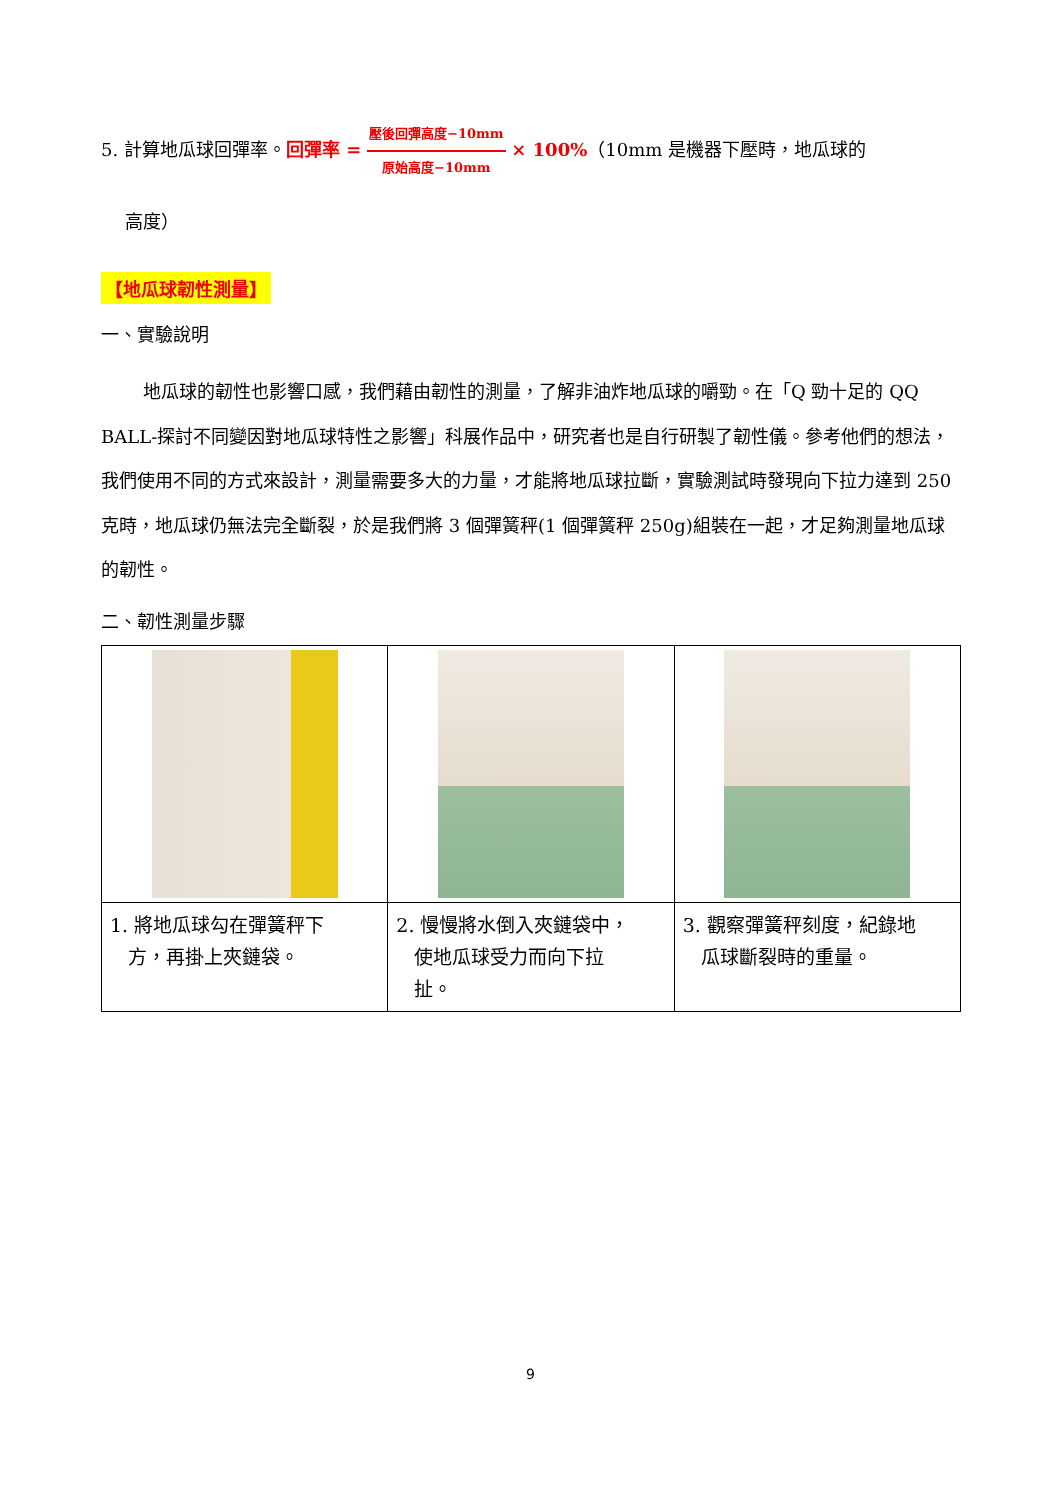5. 計算地瓜球回彈率。回彈率 = 壓後回彈高度−10mm 原始高度−10mm × 100%（10mm 是機器下壓時，地瓜球的
高度）
【地瓜球韌性測量】
一、實驗說明
地瓜球的韌性也影響口感，我們藉由韌性的測量，了解非油炸地瓜球的嚼勁。在「Q 勁十足的 QQ BALL-探討不同變因對地瓜球特性之影響」科展作品中，研究者也是自行研製了韌性儀。參考他們的想法，我們使用不同的方式來設計，測量需要多大的力量，才能將地瓜球拉斷，實驗測試時發現向下拉力達到 250 克時，地瓜球仍無法完全斷裂，於是我們將 3 個彈簧秤(1 個彈簧秤 250g)組裝在一起，才足夠測量地瓜球的韌性。
二、韌性測量步驟
| 1. 將地瓜球勾在彈簧秤下 方，再掛上夾鏈袋。 | 2. 慢慢將水倒入夾鏈袋中， 使地瓜球受力而向下拉 扯。 | 3. 觀察彈簧秤刻度，紀錄地 瓜球斷裂時的重量。 |
9